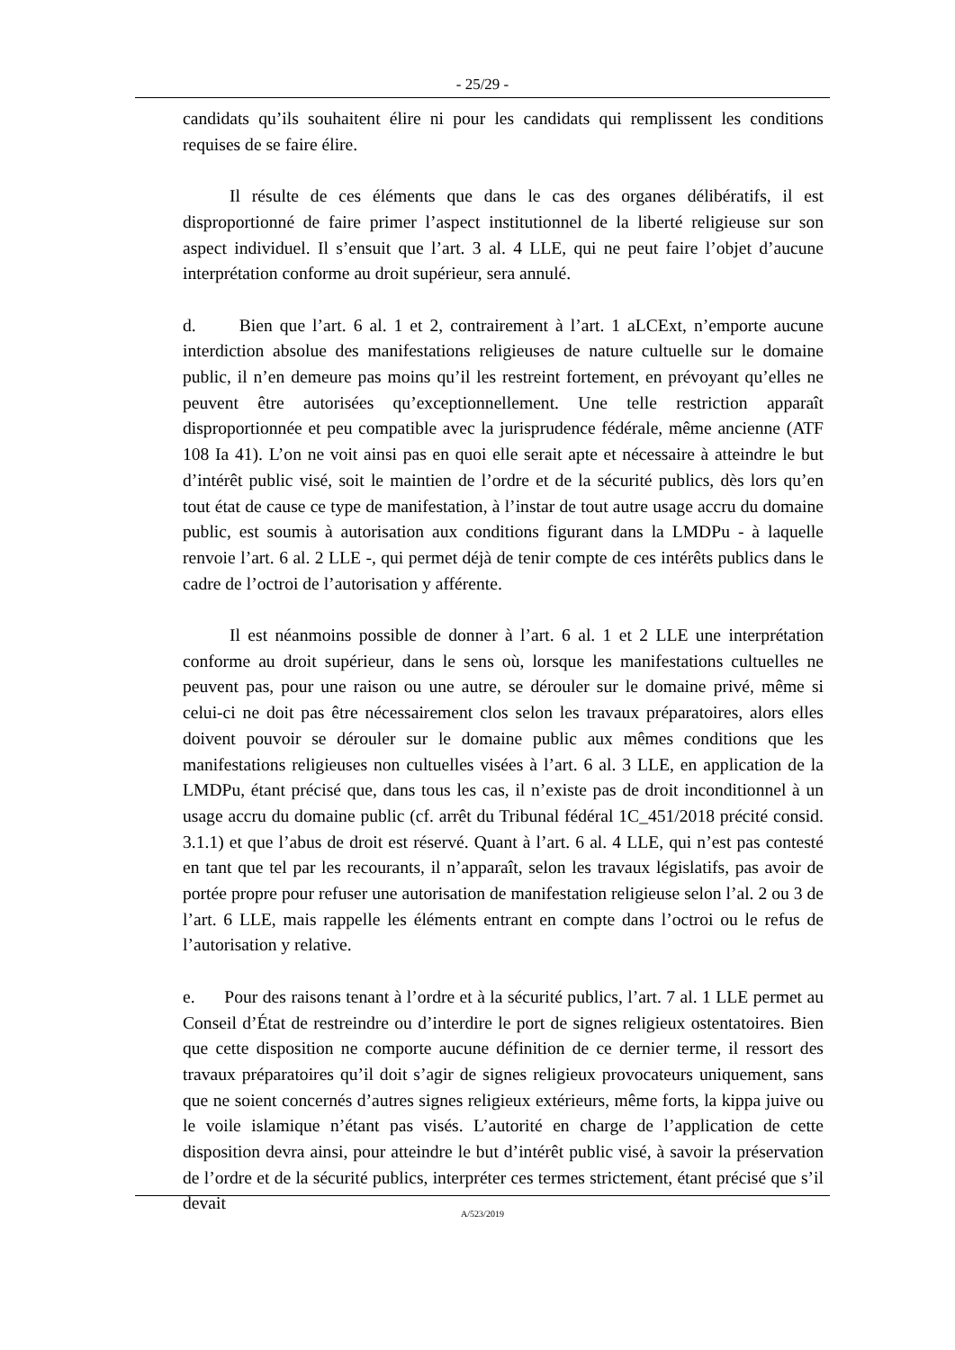- 25/29 -
candidats qu’ils souhaitent élire ni pour les candidats qui remplissent les conditions requises de se faire élire.
Il résulte de ces éléments que dans le cas des organes délibératifs, il est disproportionné de faire primer l’aspect institutionnel de la liberté religieuse sur son aspect individuel. Il s’ensuit que l’art. 3 al. 4 LLE, qui ne peut faire l’objet d’aucune interprétation conforme au droit supérieur, sera annulé.
d. Bien que l’art. 6 al. 1 et 2, contrairement à l’art. 1 aLCExt, n’emporte aucune interdiction absolue des manifestations religieuses de nature cultuelle sur le domaine public, il n’en demeure pas moins qu’il les restreint fortement, en prévoyant qu’elles ne peuvent être autorisées qu’exceptionnellement. Une telle restriction apparaît disproportionnée et peu compatible avec la jurisprudence fédérale, même ancienne (ATF 108 Ia 41). L’on ne voit ainsi pas en quoi elle serait apte et nécessaire à atteindre le but d’intérêt public visé, soit le maintien de l’ordre et de la sécurité publics, dès lors qu’en tout état de cause ce type de manifestation, à l’instar de tout autre usage accru du domaine public, est soumis à autorisation aux conditions figurant dans la LMDPu - à laquelle renvoie l’art. 6 al. 2 LLE -, qui permet déjà de tenir compte de ces intérêts publics dans le cadre de l’octroi de l’autorisation y afférente.
Il est néanmoins possible de donner à l’art. 6 al. 1 et 2 LLE une interprétation conforme au droit supérieur, dans le sens où, lorsque les manifestations cultuelles ne peuvent pas, pour une raison ou une autre, se dérouler sur le domaine privé, même si celui-ci ne doit pas être nécessairement clos selon les travaux préparatoires, alors elles doivent pouvoir se dérouler sur le domaine public aux mêmes conditions que les manifestations religieuses non cultuelles visées à l’art. 6 al. 3 LLE, en application de la LMDPu, étant précisé que, dans tous les cas, il n’existe pas de droit inconditionnel à un usage accru du domaine public (cf. arrêt du Tribunal fédéral 1C_451/2018 précité consid. 3.1.1) et que l’abus de droit est réservé. Quant à l’art. 6 al. 4 LLE, qui n’est pas contesté en tant que tel par les recourants, il n’apparaît, selon les travaux législatifs, pas avoir de portée propre pour refuser une autorisation de manifestation religieuse selon l’al. 2 ou 3 de l’art. 6 LLE, mais rappelle les éléments entrant en compte dans l’octroi ou le refus de l’autorisation y relative.
e. Pour des raisons tenant à l’ordre et à la sécurité publics, l’art. 7 al. 1 LLE permet au Conseil d’État de restreindre ou d’interdire le port de signes religieux ostentatoires. Bien que cette disposition ne comporte aucune définition de ce dernier terme, il ressort des travaux préparatoires qu’il doit s’agir de signes religieux provocateurs uniquement, sans que ne soient concernés d’autres signes religieux extérieurs, même forts, la kippa juive ou le voile islamique n’étant pas visés. L’autorité en charge de l’application de cette disposition devra ainsi, pour atteindre le but d’intérêt public visé, à savoir la préservation de l’ordre et de la sécurité publics, interpréter ces termes strictement, étant précisé que s’il devait
A/523/2019